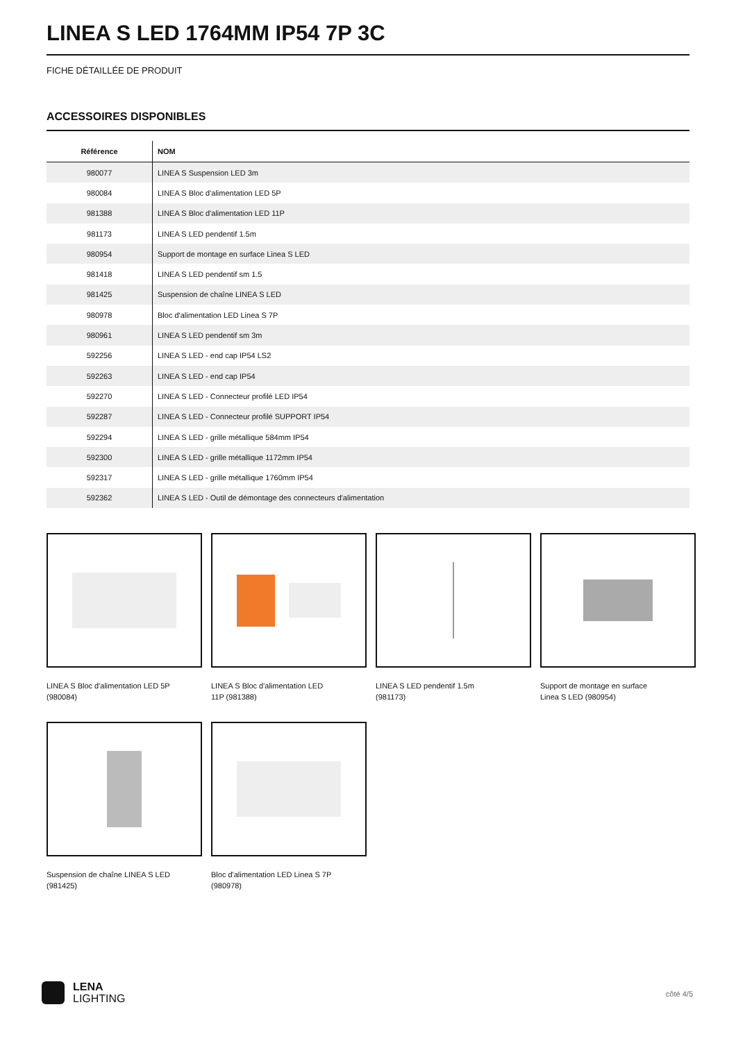LINEA S LED 1764MM IP54 7P 3C
FICHE DÉTAILLÉE DE PRODUIT
ACCESSOIRES DISPONIBLES
| Référence | NOM |
| --- | --- |
| 980077 | LINEA S Suspension LED 3m |
| 980084 | LINEA S Bloc d'alimentation LED 5P |
| 981388 | LINEA S Bloc d'alimentation LED 11P |
| 981173 | LINEA S LED pendentif 1.5m |
| 980954 | Support de montage en surface Linea S LED |
| 981418 | LINEA S LED pendentif sm 1.5 |
| 981425 | Suspension de chaîne LINEA S LED |
| 980978 | Bloc d'alimentation LED Linea S 7P |
| 980961 | LINEA S LED pendentif sm 3m |
| 592256 | LINEA S LED - end cap IP54 LS2 |
| 592263 | LINEA S LED - end cap IP54 |
| 592270 | LINEA S LED - Connecteur profilé LED IP54 |
| 592287 | LINEA S LED - Connecteur profilé SUPPORT IP54 |
| 592294 | LINEA S LED - grille métallique 584mm IP54 |
| 592300 | LINEA S LED - grille métallique 1172mm IP54 |
| 592317 | LINEA S LED - grille métallique 1760mm IP54 |
| 592362 | LINEA S LED - Outil de démontage des connecteurs d'alimentation |
LINEA S Bloc d'alimentation LED 5P (980084)
LINEA S Bloc d'alimentation LED 11P (981388)
LINEA S LED pendentif 1.5m (981173)
Support de montage en surface Linea S LED (980954)
Suspension de chaîne LINEA S LED (981425)
Bloc d'alimentation LED Linea S 7P (980978)
LENA
LIGHTING
côté 4/5